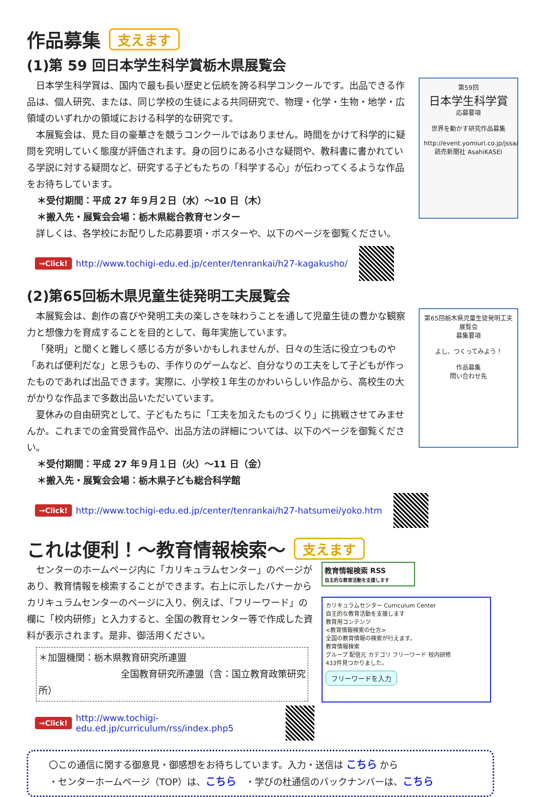作品募集 支えます
(1)第 59 回日本学生科学賞栃木県展覧会
日本学生科学賞は、国内で最も長い歴史と伝統を誇る科学コンクールです。出品できる作品は、個人研究、または、同じ学校の生徒による共同研究で、物理・化学・生物・地学・広領域のいずれかの領域における科学的な研究です。
本展覧会は、見た目の豪華さを競うコンクールではありません。時間をかけて科学的に疑問を究明していく態度が評価されます。身の回りにある小さな疑問や、教科書に書かれている学説に対する疑問など、研究する子どもたちの「科学する心」が伝わってくるような作品をお待ちしています。
＊受付期間：平成 27 年９月２日（水）～10 日（木）
＊搬入先・展覧会会場：栃木県総合教育センター
第59回
日本学生科学賞
応募要項
世界を動かす研究作品募集
http://event.yomiuri.co.jp/jssa/
読売新聞社 AsahiKASEI
詳しくは、各学校にお配りした応募要項・ポスターや、以下のページを御覧ください。
→Click! http://www.tochigi-edu.ed.jp/center/tenrankai/h27-kagakusho/
(2)第65回栃木県児童生徒発明工夫展覧会
本展覧会は、創作の喜びや発明工夫の楽しさを味わうことを通して児童生徒の豊かな観察力と想像力を育成することを目的として、毎年実施しています。
「発明」と聞くと難しく感じる方が多いかもしれませんが、日々の生活に役立つものや「あれば便利だな」と思うもの、手作りのゲームなど、自分なりの工夫をして子どもが作ったものであれば出品できます。実際に、小学校１年生のかわいらしい作品から、高校生の大がかりな作品まで多数出品いただいています。
夏休みの自由研究として、子どもたちに「工夫を加えたものづくり」に挑戦させてみませんか。これまでの金賞受賞作品や、出品方法の詳細については、以下のページを御覧ください。
第65回栃木県児童生徒発明工夫展覧会
募集要項
よし、つくってみよう！
作品募集
問い合わせ先
＊受付期間：平成 27 年９月１日（火）～11 日（金）
＊搬入先・展覧会会場：栃木県子ども総合科学館
→Click! http://www.tochigi-edu.ed.jp/center/tenrankai/h27-hatsumei/yoko.htm
これは便利！～教育情報検索～ 支えます
センターのホームページ内に「カリキュラムセンター」のページがあり、教育情報を検索することができます。右上に示したバナーからカリキュラムセンターのページに入り、例えば、「フリーワード」の欄に「校内研修」と入力すると、全国の教育センター等で作成した資料が表示されます。是非、御活用ください。
＊加盟機関：栃木県教育研究所連盟
全国教育研究所連盟（含：国立教育政策研究所）
→Click! http://www.tochigi-edu.ed.jp/curriculum/rss/index.php5
教育情報検索 RSS
自主的な教育活動を支援します
カリキュラムセンター Curriculum Center
自主的な教育活動を支援します
教育用コンテンツ
<教育情報検索の仕方>
全国の教育情報の検索が行えます。
教育情報検索
グループ 配信元 カテゴリ フリーワード 校内研修
433件見つかりました。
フリーワードを入力
〇この通信に関する御意見・御感想をお待ちしています。入力・送信は こちら から
・センターホームページ（TOP）は、こちら　・学びの杜通信のバックナンバーは、こちら